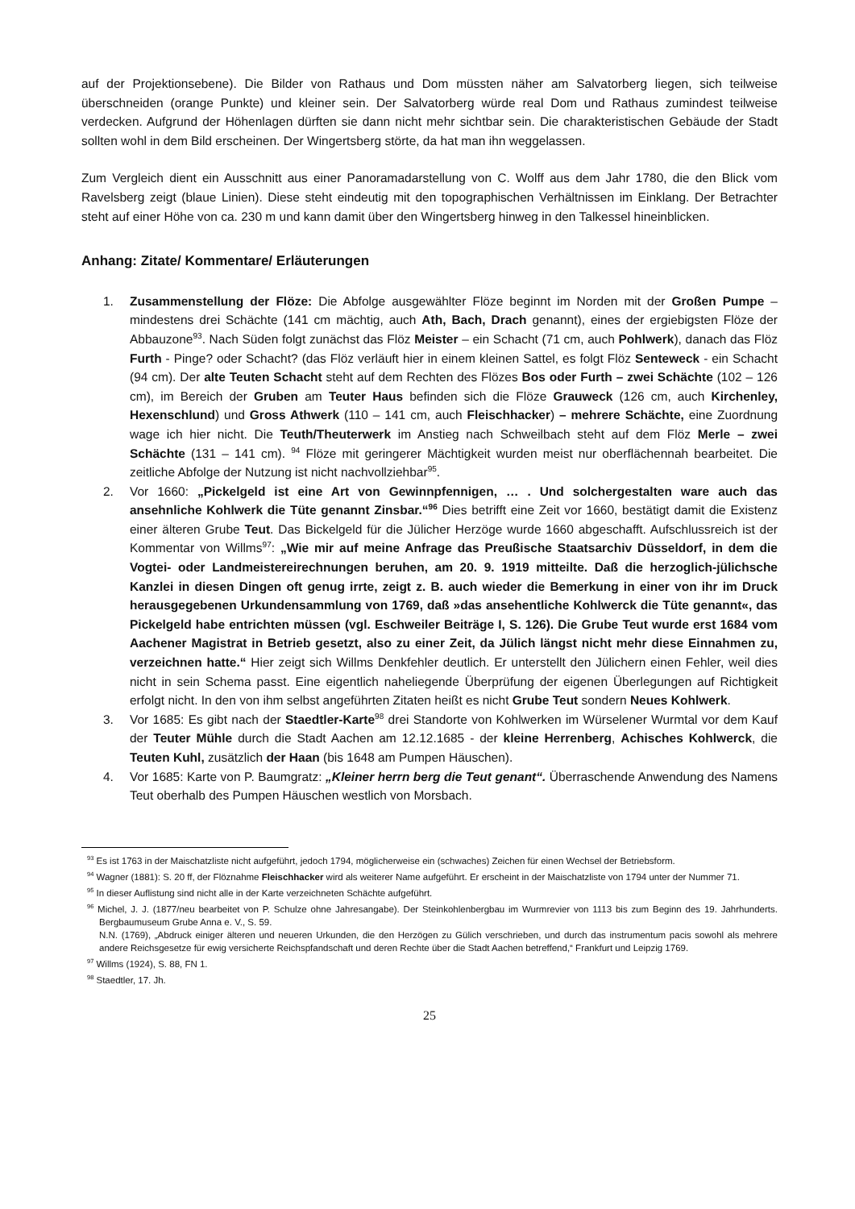auf der Projektionsebene). Die Bilder von Rathaus und Dom müssten näher am Salvatorberg liegen, sich teilweise überschneiden (orange Punkte) und kleiner sein. Der Salvatorberg würde real Dom und Rathaus zumindest teilweise verdecken. Aufgrund der Höhenlagen dürften sie dann nicht mehr sichtbar sein. Die charakteristischen Gebäude der Stadt sollten wohl in dem Bild erscheinen. Der Wingertsberg störte, da hat man ihn weggelassen.
Zum Vergleich dient ein Ausschnitt aus einer Panoramadarstellung von C. Wolff aus dem Jahr 1780, die den Blick vom Ravelsberg zeigt (blaue Linien). Diese steht eindeutig mit den topographischen Verhältnissen im Einklang. Der Betrachter steht auf einer Höhe von ca. 230 m und kann damit über den Wingertsberg hinweg in den Talkessel hineinblicken.
Anhang: Zitate/ Kommentare/ Erläuterungen
1. Zusammenstellung der Flöze: Die Abfolge ausgewählter Flöze beginnt im Norden mit der Großen Pumpe – mindestens drei Schächte (141 cm mächtig, auch Ath, Bach, Drach genannt), eines der ergiebigsten Flöze der Abbauzone<sup>93</sup>. Nach Süden folgt zunächst das Flöz Meister – ein Schacht (71 cm, auch Pohlwerk), danach das Flöz Furth - Pinge? oder Schacht? (das Flöz verläuft hier in einem kleinen Sattel, es folgt Flöz Senteweck - ein Schacht (94 cm). Der alte Teuten Schacht steht auf dem Rechten des Flözes Bos oder Furth – zwei Schächte (102 – 126 cm), im Bereich der Gruben am Teuter Haus befinden sich die Flöze Grauweck (126 cm, auch Kirchenley, Hexenschlund) und Gross Athwerk (110 – 141 cm, auch Fleischhacker) – mehrere Schächte, eine Zuordnung wage ich hier nicht. Die Teuth/Theuterwerk im Anstieg nach Schweilbach steht auf dem Flöz Merle – zwei Schächte (131 – 141 cm). <sup>94</sup> Flöze mit geringerer Mächtigkeit wurden meist nur oberflächennah bearbeitet. Die zeitliche Abfolge der Nutzung ist nicht nachvollziehbar<sup>95</sup>.
2. Vor 1660: „Pickelgeld ist eine Art von Gewinnpfennigen, … . Und solchergestalten ware auch das ansehnliche Kohlwerk die Tüte genannt Zinsbar.“<sup>96</sup> Dies betrifft eine Zeit vor 1660, bestätigt damit die Existenz einer älteren Grube Teut. Das Bickelgeld für die Jülicher Herzöge wurde 1660 abgeschafft. Aufschlussreich ist der Kommentar von Willms<sup>97</sup>: „Wie mir auf meine Anfrage das Preußische Staatsarchiv Düsseldorf, in dem die Vogtei- oder Landmeistereirechnungen beruhen, am 20. 9. 1919 mitteilte. Daß die herzoglich-jülichsche Kanzlei in diesen Dingen oft genug irrte, zeigt z. B. auch wieder die Bemerkung in einer von ihr im Druck herausgegebenen Urkundensammlung von 1769, daß »das ansehentliche Kohlwerck die Tüte genannt«, das Pickelgeld habe entrichten müssen (vgl. Eschweiler Beiträge I, S. 126). Die Grube Teut wurde erst 1684 vom Aachener Magistrat in Betrieb gesetzt, also zu einer Zeit, da Jülich längst nicht mehr diese Einnahmen zu, verzeichnen hatte.“ Hier zeigt sich Willms Denkfehler deutlich. Er unterstellt den Jülichern einen Fehler, weil dies nicht in sein Schema passt. Eine eigentlich naheliegende Überprüfung der eigenen Überlegungen auf Richtigkeit erfolgt nicht. In den von ihm selbst angeführten Zitaten heißt es nicht Grube Teut sondern Neues Kohlwerk.
3. Vor 1685: Es gibt nach der Staedtler-Karte<sup>98</sup> drei Standorte von Kohlwerken im Würselener Wurmtal vor dem Kauf der Teuter Mühle durch die Stadt Aachen am 12.12.1685 - der kleine Herrenberg, Achisches Kohlwerck, die Teuten Kuhl, zusätzlich der Haan (bis 1648 am Pumpen Häuschen).
4. Vor 1685: Karte von P. Baumgratz: „Kleiner herrn berg die Teut genant“. Überraschende Anwendung des Namens Teut oberhalb des Pumpen Häuschen westlich von Morsbach.
<sup>93</sup> Es ist 1763 in der Maischatzliste nicht aufgeführt, jedoch 1794, möglicherweise ein (schwaches) Zeichen für einen Wechsel der Betriebsform.
<sup>94</sup> Wagner (1881): S. 20 ff, der Flöznahme Fleischhacker wird als weiterer Name aufgeführt. Er erscheint in der Maischatzliste von 1794 unter der Nummer 71.
<sup>95</sup> In dieser Auflistung sind nicht alle in der Karte verzeichneten Schächte aufgeführt.
<sup>96</sup> Michel, J. J. (1877/neu bearbeitet von P. Schulze ohne Jahresangabe). Der Steinkohlenbergbau im Wurmrevier von 1113 bis zum Beginn des 19. Jahrhunderts. Bergbaumuseum Grube Anna e. V., S. 59.
N.N. (1769), „Abdruck einiger älteren und neueren Urkunden, die den Herzögen zu Gülich verschrieben, und durch das instrumentum pacis sowohl als mehrere andere Reichsgesetze für ewig versicherte Reichspfandschaft und deren Rechte über die Stadt Aachen betreffend,“ Frankfurt und Leipzig 1769.
<sup>97</sup> Willms (1924), S. 88, FN 1.
<sup>98</sup> Staedtler, 17. Jh.
25